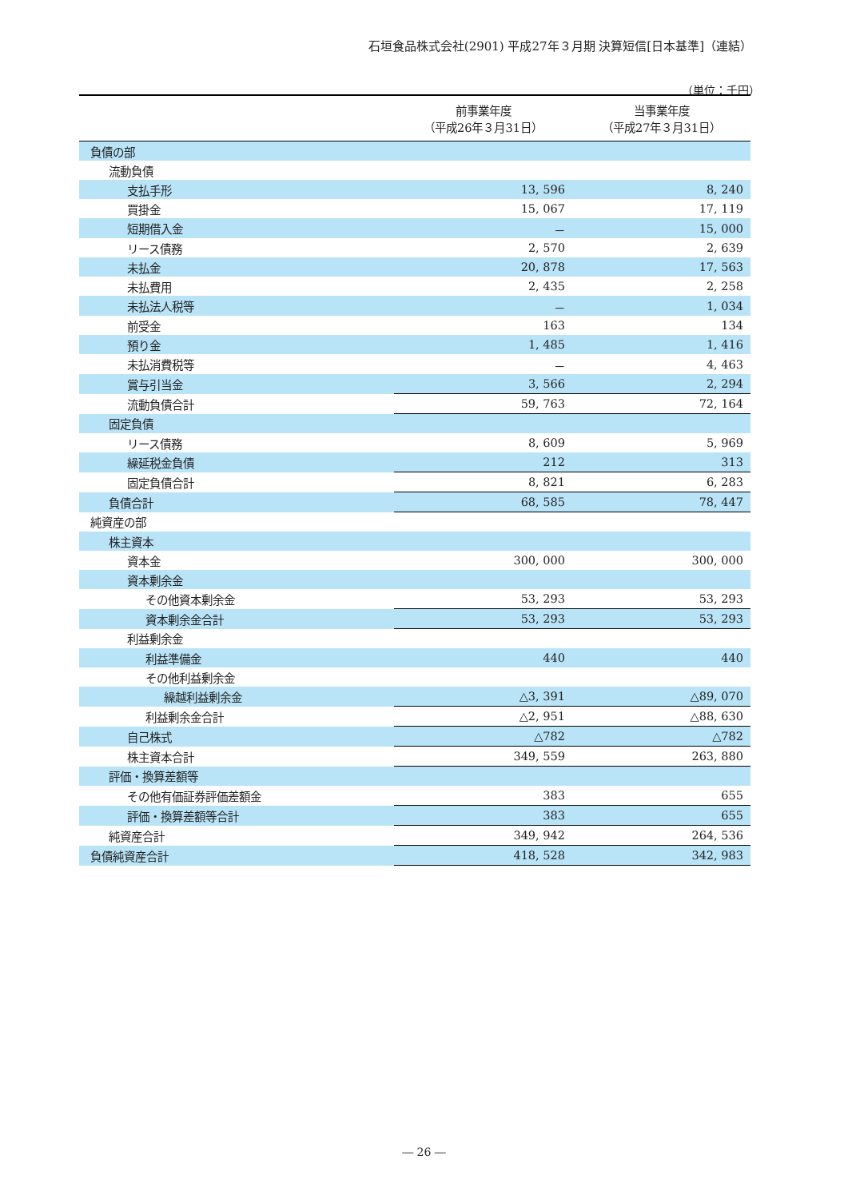石垣食品株式会社(2901) 平成27年３月期 決算短信[日本基準]（連結）
（単位：千円）
| | 前事業年度 （平成26年３月31日） | 当事業年度 （平成27年３月31日） |
| --- | --- | --- |
| 負債の部 | | |
| 流動負債 | | |
| 支払手形 | 13, 596 | 8, 240 |
| 買掛金 | 15, 067 | 17, 119 |
| 短期借入金 | － | 15, 000 |
| リース債務 | 2, 570 | 2, 639 |
| 未払金 | 20, 878 | 17, 563 |
| 未払費用 | 2, 435 | 2, 258 |
| 未払法人税等 | － | 1, 034 |
| 前受金 | 163 | 134 |
| 預り金 | 1, 485 | 1, 416 |
| 未払消費税等 | － | 4, 463 |
| 賞与引当金 | 3, 566 | 2, 294 |
| 流動負債合計 | 59, 763 | 72, 164 |
| 固定負債 | | |
| リース債務 | 8, 609 | 5, 969 |
| 繰延税金負債 | 212 | 313 |
| 固定負債合計 | 8, 821 | 6, 283 |
| 負債合計 | 68, 585 | 78, 447 |
| 純資産の部 | | |
| 株主資本 | | |
| 資本金 | 300, 000 | 300, 000 |
| 資本剰余金 | | |
| その他資本剰余金 | 53, 293 | 53, 293 |
| 資本剰余金合計 | 53, 293 | 53, 293 |
| 利益剰余金 | | |
| 利益準備金 | 440 | 440 |
| その他利益剰余金 | | |
| 繰越利益剰余金 | △3, 391 | △89, 070 |
| 利益剰余金合計 | △2, 951 | △88, 630 |
| 自己株式 | △782 | △782 |
| 株主資本合計 | 349, 559 | 263, 880 |
| 評価・換算差額等 | | |
| その他有価証券評価差額金 | 383 | 655 |
| 評価・換算差額等合計 | 383 | 655 |
| 純資産合計 | 349, 942 | 264, 536 |
| 負債純資産合計 | 418, 528 | 342, 983 |
― 26 ―